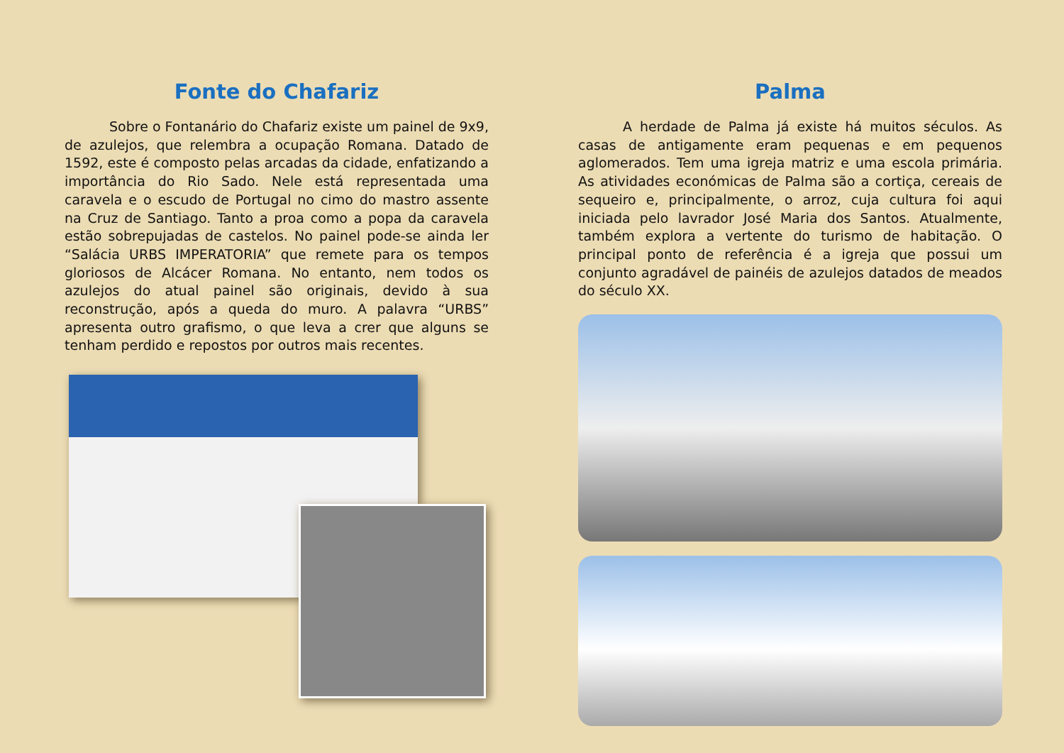Fonte do Chafariz
Sobre o Fontanário do Chafariz existe um painel de 9x9, de azulejos, que relembra a ocupação Romana. Datado de 1592, este é composto pelas arcadas da cidade, enfatizando a importância do Rio Sado. Nele está representada uma caravela e o escudo de Portugal no cimo do mastro assente na Cruz de Santiago. Tanto a proa como a popa da caravela estão sobrepujadas de castelos. No painel pode-se ainda ler “Salácia URBS IMPERATORIA” que remete para os tempos gloriosos de Alcácer Romana. No entanto, nem todos os azulejos do atual painel são originais, devido à sua reconstrução, após a queda do muro. A palavra “URBS” apresenta outro grafismo, o que leva a crer que alguns se tenham perdido e repostos por outros mais recentes.
Palma
A herdade de Palma já existe há muitos séculos. As casas de antigamente eram pequenas e em pequenos aglomerados. Tem uma igreja matriz e uma escola primária. As atividades económicas de Palma são a cortiça, cereais de sequeiro e, principalmente, o arroz, cuja cultura foi aqui iniciada pelo lavrador José Maria dos Santos. Atualmente, também explora a vertente do turismo de habitação. O principal ponto de referência é a igreja que possui um conjunto agradável de painéis de azulejos datados de meados do século XX.